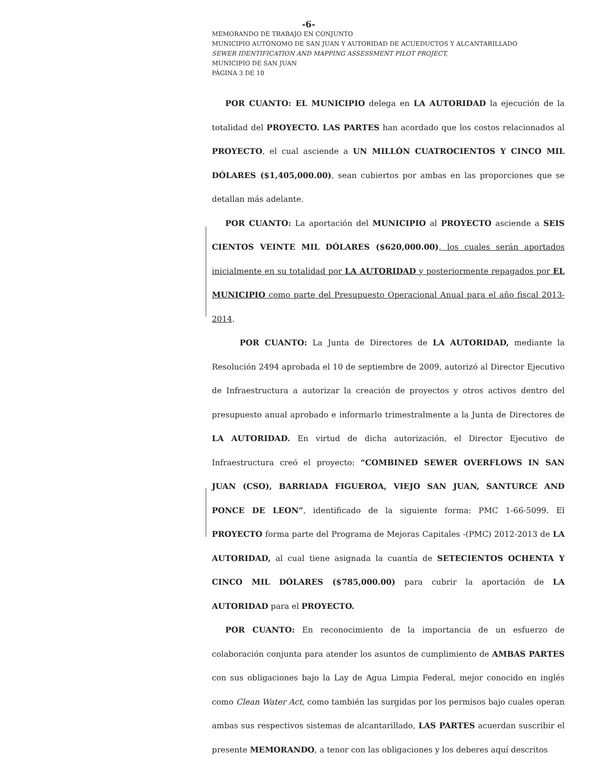-6-
MEMORANDO DE TRABAJO EN CONJUNTO
MUNICIPIO AUTÓNOMO DE SAN JUAN Y AUTORIDAD DE ACUEDUCTOS Y ALCANTARILLADO
SEWER IDENTIFICATION AND MAPPING ASSESSMENT PILOT PROJECT,
MUNICIPIO DE SAN JUAN
PÁGINA 3 DE 10
POR CUANTO: EL MUNICIPIO delega en LA AUTORIDAD la ejecución de la totalidad del PROYECTO. LAS PARTES han acordado que los costos relacionados al PROYECTO, el cual asciende a UN MILLÓN CUATROCIENTOS Y CINCO MIL DÓLARES ($1,405,000.00), sean cubiertos por ambas en las proporciones que se detallan más adelante.
POR CUANTO: La aportación del MUNICIPIO al PROYECTO asciende a SEIS CIENTOS VEINTE MIL DÓLARES ($620,000.00), los cuales serán aportados inicialmente en su totalidad por LA AUTORIDAD y posteriormente repagados por EL MUNICIPIO como parte del Presupuesto Operacional Anual para el año fiscal 2013-2014.
POR CUANTO: La Junta de Directores de LA AUTORIDAD, mediante la Resolución 2494 aprobada el 10 de septiembre de 2009, autorizó al Director Ejecutivo de Infraestructura a autorizar la creación de proyectos y otros activos dentro del presupuesto anual aprobado e informarlo trimestralmente a la Junta de Directores de LA AUTORIDAD. En virtud de dicha autorización, el Director Ejecutivo de Infraestructura creó el proyecto: “COMBINED SEWER OVERFLOWS IN SAN JUAN (CSO), BARRIADA FIGUEROA, VIEJO SAN JUAN, SANTURCE AND PONCE DE LEON”, identificado de la siguiente forma: PMC 1-66-5099. El PROYECTO forma parte del Programa de Mejoras Capitales -(PMC) 2012-2013 de LA AUTORIDAD, al cual tiene asignada la cuantía de SETECIENTOS OCHENTA Y CINCO MIL DÓLARES ($785,000.00) para cubrir la aportación de LA AUTORIDAD para el PROYECTO.
POR CUANTO: En reconocimiento de la importancia de un esfuerzo de colaboración conjunta para atender los asuntos de cumplimiento de AMBAS PARTES con sus obligaciones bajo la Lay de Agua Limpia Federal, mejor conocido en inglés como Clean Water Act, como también las surgidas por los permisos bajo cuales operan ambas sus respectivos sistemas de alcantarillado, LAS PARTES acuerdan suscribir el presente MEMORANDO, a tenor con las obligaciones y los deberes aquí descritos